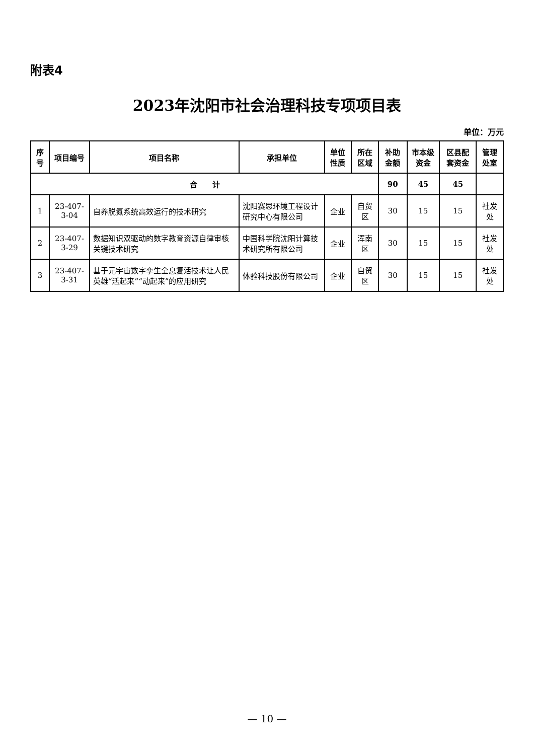附表4
2023年沈阳市社会治理科技专项项目表
单位：万元
| 序号 | 项目编号 | 项目名称 | 承担单位 | 单位性质 | 所在区域 | 补助金额 | 市本级资金 | 区县配套资金 | 管理处室 |
| --- | --- | --- | --- | --- | --- | --- | --- | --- | --- |
| 合 计 | | | | | | 90 | 45 | 45 | |
| 1 | 23-407-3-04 | 自养脱氮系统高效运行的技术研究 | 沈阳赛思环境工程设计研究中心有限公司 | 企业 | 自贸区 | 30 | 15 | 15 | 社发处 |
| 2 | 23-407-3-29 | 数据知识双驱动的数字教育资源自律审核关键技术研究 | 中国科学院沈阳计算技术研究所有限公司 | 企业 | 浑南区 | 30 | 15 | 15 | 社发处 |
| 3 | 23-407-3-31 | 基于元宇宙数字孪生全息复活技术让人民英雄“活起来”“动起来”的应用研究 | 体验科技股份有限公司 | 企业 | 自贸区 | 30 | 15 | 15 | 社发处 |
— 10 —